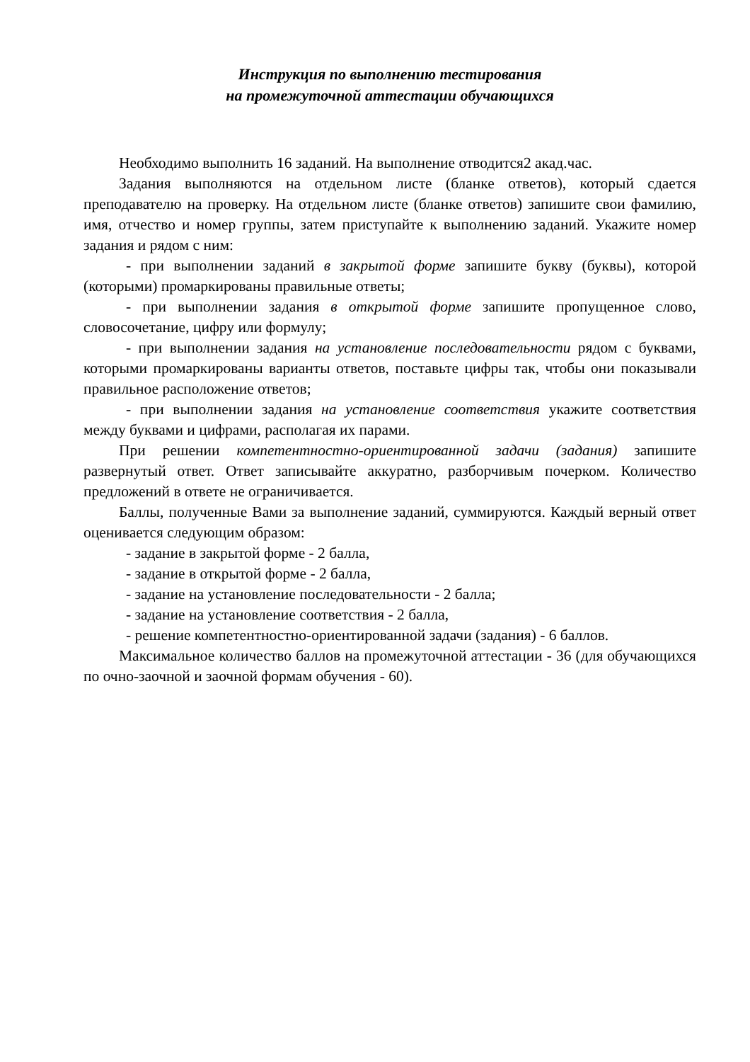Инструкция по выполнению тестирования
на промежуточной аттестации обучающихся
Необходимо выполнить 16 заданий. На выполнение отводится2 акад.час.
Задания выполняются на отдельном листе (бланке ответов), который сдается преподавателю на проверку. На отдельном листе (бланке ответов) запишите свои фамилию, имя, отчество и номер группы, затем приступайте к выполнению заданий. Укажите номер задания и рядом с ним:
- при выполнении заданий в закрытой форме запишите букву (буквы), которой (которыми) промаркированы правильные ответы;
- при выполнении задания в открытой форме запишите пропущенное слово, словосочетание, цифру или формулу;
- при выполнении задания на установление последовательности рядом с буквами, которыми промаркированы варианты ответов, поставьте цифры так, чтобы они показывали правильное расположение ответов;
- при выполнении задания на установление соответствия укажите соответствия между буквами и цифрами, располагая их парами.
При решении компетентностно-ориентированной задачи (задания) запишите развернутый ответ. Ответ записывайте аккуратно, разборчивым почерком. Количество предложений в ответе не ограничивается.
Баллы, полученные Вами за выполнение заданий, суммируются. Каждый верный ответ оценивается следующим образом:
- задание в закрытой форме - 2 балла,
- задание в открытой форме - 2 балла,
- задание на установление последовательности - 2 балла;
- задание на установление соответствия - 2 балла,
- решение компетентностно-ориентированной задачи (задания) - 6 баллов.
Максимальное количество баллов на промежуточной аттестации - 36 (для обучающихся по очно-заочной и заочной формам обучения - 60).